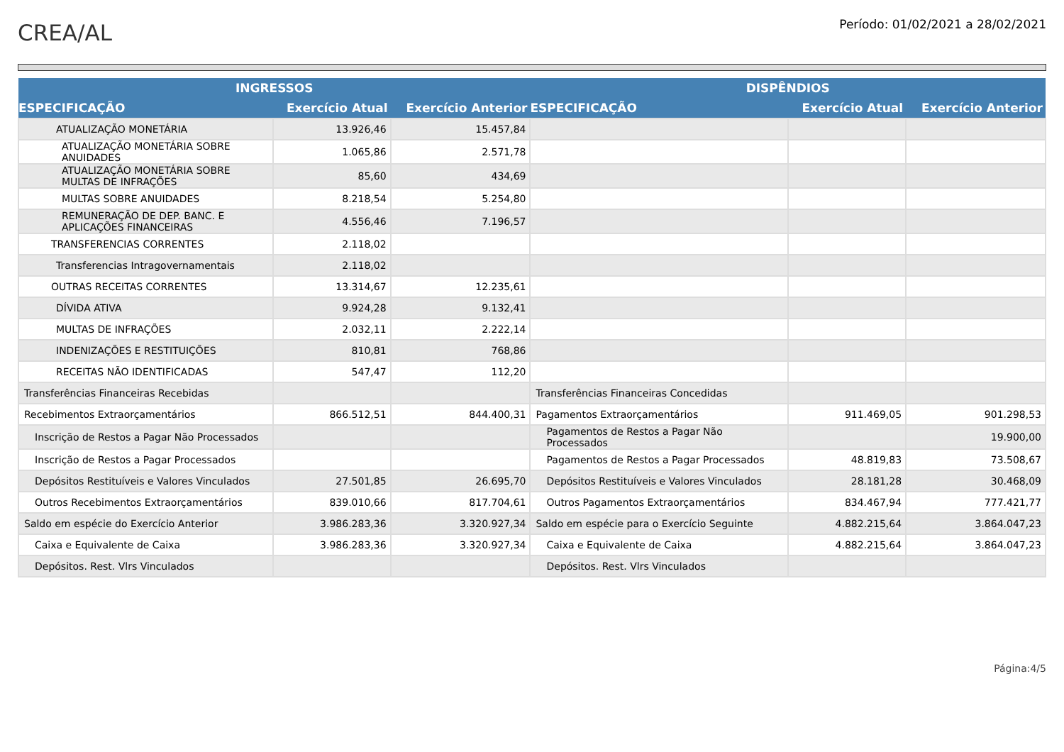CREA/AL
Período: 01/02/2021 a 28/02/2021
| INGRESSOS | | | DISPÊNDIOS | | |
| --- | --- | --- | --- | --- | --- |
| ESPECIFICAÇÃO | Exercício Atual | Exercício Anterior | ESPECIFICAÇÃO | Exercício Atual | Exercício Anterior |
| ATUALIZAÇÃO MONETÁRIA | 13.926,46 | 15.457,84 | | | |
| ATUALIZAÇÃO MONETÁRIA SOBRE ANUIDADES | 1.065,86 | 2.571,78 | | | |
| ATUALIZAÇÃO MONETÁRIA SOBRE MULTAS DE INFRAÇÕES | 85,60 | 434,69 | | | |
| MULTAS SOBRE ANUIDADES | 8.218,54 | 5.254,80 | | | |
| REMUNERAÇÃO DE DEP. BANC. E APLICAÇÕES FINANCEIRAS | 4.556,46 | 7.196,57 | | | |
| TRANSFERENCIAS CORRENTES | 2.118,02 | | | | |
| Transferencias Intragovernamentais | 2.118,02 | | | | |
| OUTRAS RECEITAS CORRENTES | 13.314,67 | 12.235,61 | | | |
| DÍVIDA ATIVA | 9.924,28 | 9.132,41 | | | |
| MULTAS DE INFRAÇÕES | 2.032,11 | 2.222,14 | | | |
| INDENIZAÇÕES E RESTITUIÇÕES | 810,81 | 768,86 | | | |
| RECEITAS NÃO IDENTIFICADAS | 547,47 | 112,20 | | | |
| Transferências Financeiras Recebidas | | | Transferências Financeiras Concedidas | | |
| Recebimentos Extraorçamentários | 866.512,51 | 844.400,31 | Pagamentos Extraorçamentários | 911.469,05 | 901.298,53 |
| Inscrição de Restos a Pagar Não Processados | | | Pagamentos de Restos a Pagar Não Processados | | 19.900,00 |
| Inscrição de Restos a Pagar Processados | | | Pagamentos de Restos a Pagar Processados | 48.819,83 | 73.508,67 |
| Depósitos Restituíveis e Valores Vinculados | 27.501,85 | 26.695,70 | Depósitos Restituíveis e Valores Vinculados | 28.181,28 | 30.468,09 |
| Outros Recebimentos Extraorçamentários | 839.010,66 | 817.704,61 | Outros Pagamentos Extraorçamentários | 834.467,94 | 777.421,77 |
| Saldo em espécie do Exercício Anterior | 3.986.283,36 | 3.320.927,34 | Saldo em espécie para o Exercício Seguinte | 4.882.215,64 | 3.864.047,23 |
| Caixa e Equivalente de Caixa | 3.986.283,36 | 3.320.927,34 | Caixa e Equivalente de Caixa | 4.882.215,64 | 3.864.047,23 |
| Depósitos. Rest. Vlrs Vinculados | | | Depósitos. Rest. Vlrs Vinculados | | |
Página:4/5